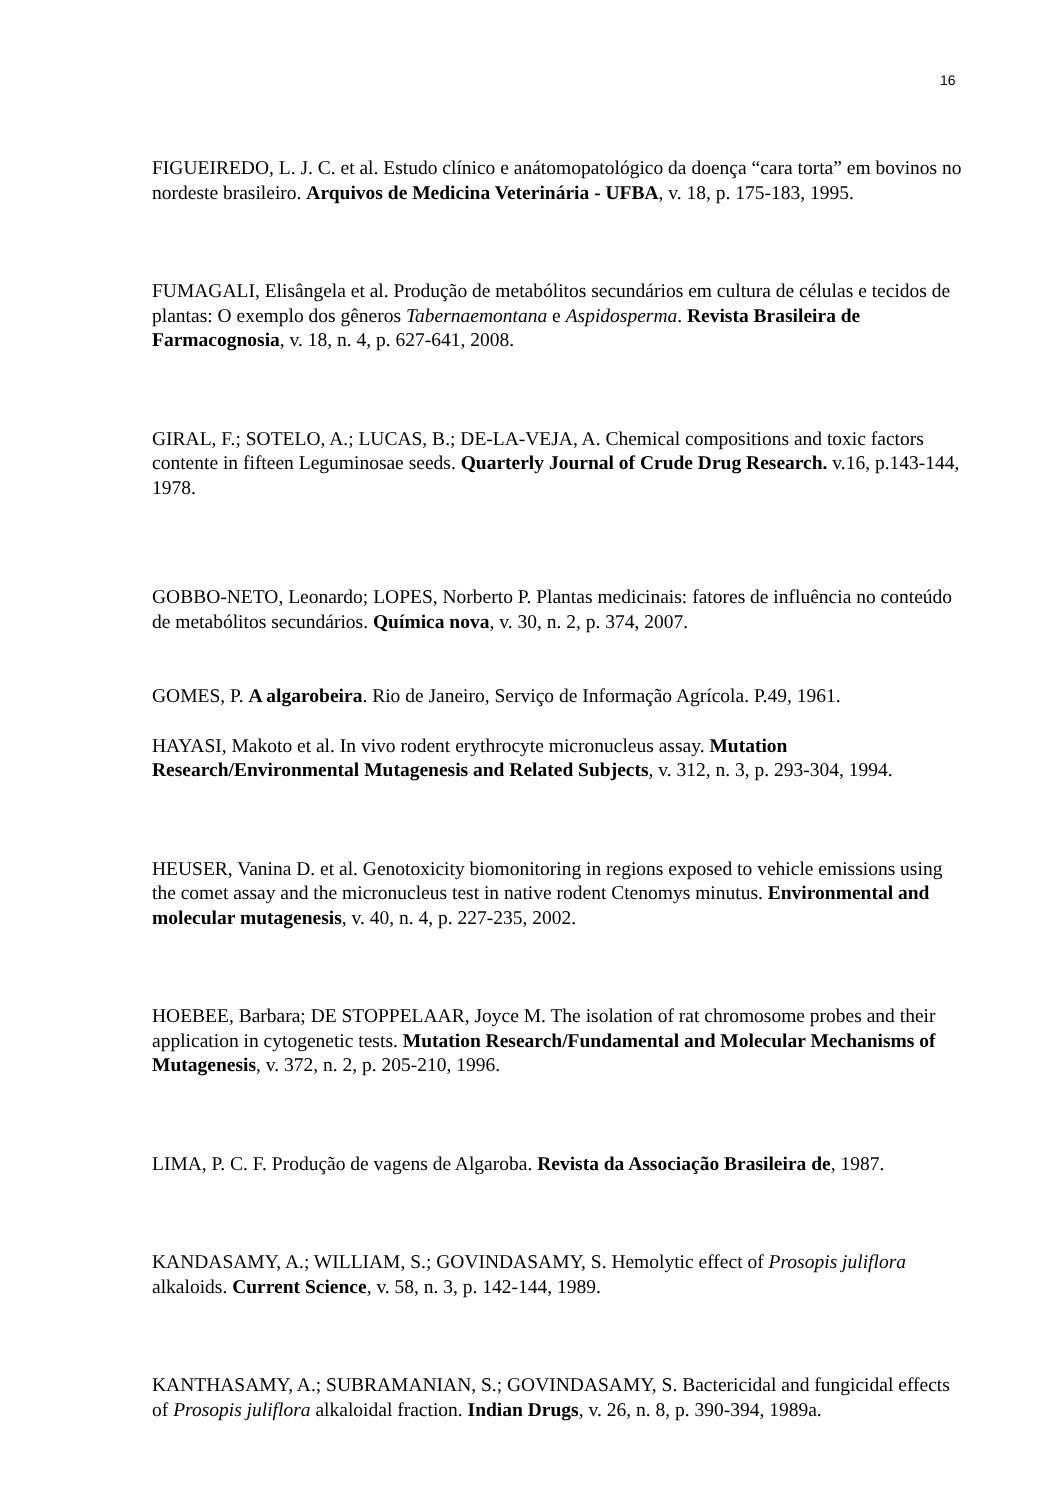16
FIGUEIREDO, L. J. C. et al. Estudo clínico e anátomopatológico da doença “cara torta” em bovinos no nordeste brasileiro. Arquivos de Medicina Veterinária - UFBA, v. 18, p. 175-183, 1995.
FUMAGALI, Elisângela et al. Produção de metabólitos secundários em cultura de células e tecidos de plantas: O exemplo dos gêneros Tabernaemontana e Aspidosperma. Revista Brasileira de Farmacognosia, v. 18, n. 4, p. 627-641, 2008.
GIRAL, F.; SOTELO, A.; LUCAS, B.; DE-LA-VEJA, A. Chemical compositions and toxic factors contente in fifteen Leguminosae seeds. Quarterly Journal of Crude Drug Research. v.16, p.143-144, 1978.
GOBBO-NETO, Leonardo; LOPES, Norberto P. Plantas medicinais: fatores de influência no conteúdo de metabólitos secundários. Química nova, v. 30, n. 2, p. 374, 2007.
GOMES, P. A algarobeira. Rio de Janeiro, Serviço de Informação Agrícola. P.49, 1961.
HAYASI, Makoto et al. In vivo rodent erythrocyte micronucleus assay. Mutation Research/Environmental Mutagenesis and Related Subjects, v. 312, n. 3, p. 293-304, 1994.
HEUSER, Vanina D. et al. Genotoxicity biomonitoring in regions exposed to vehicle emissions using the comet assay and the micronucleus test in native rodent Ctenomys minutus. Environmental and molecular mutagenesis, v. 40, n. 4, p. 227-235, 2002.
HOEBEE, Barbara; DE STOPPELAAR, Joyce M. The isolation of rat chromosome probes and their application in cytogenetic tests. Mutation Research/Fundamental and Molecular Mechanisms of Mutagenesis, v. 372, n. 2, p. 205-210, 1996.
LIMA, P. C. F. Produção de vagens de Algaroba. Revista da Associação Brasileira de, 1987.
KANDASAMY, A.; WILLIAM, S.; GOVINDASAMY, S. Hemolytic effect of Prosopis juliflora alkaloids. Current Science, v. 58, n. 3, p. 142-144, 1989.
KANTHASAMY, A.; SUBRAMANIAN, S.; GOVINDASAMY, S. Bactericidal and fungicidal effects of Prosopis juliflora alkaloidal fraction. Indian Drugs, v. 26, n. 8, p. 390-394, 1989a.